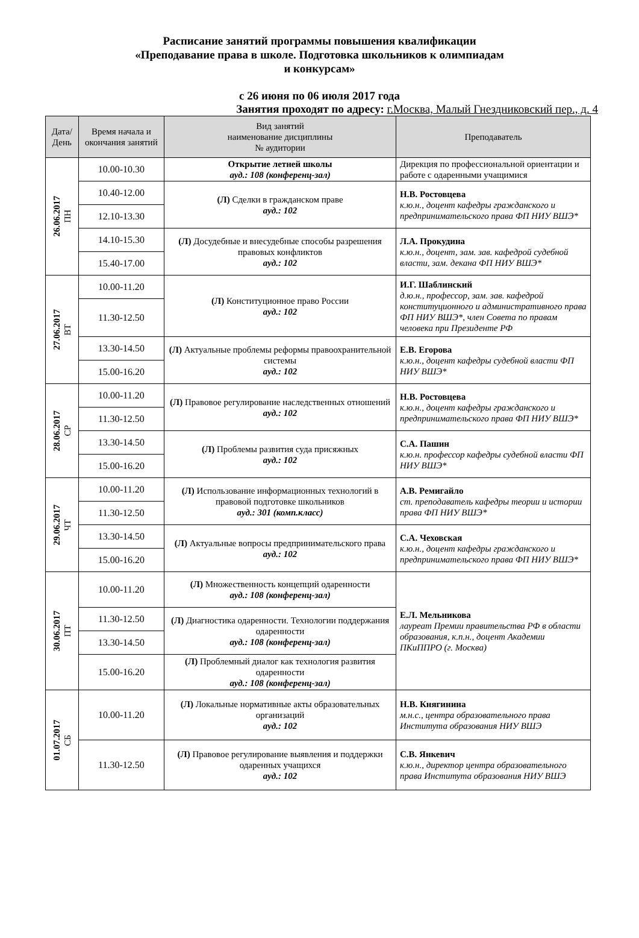Расписание занятий программы повышения квалификации
«Преподавание права в школе. Подготовка школьников к олимпиадам
и конкурсам»
с 26 июня по 06 июля 2017 года
Занятия проходят по адресу: г.Москва, Малый Гнездниковский пер., д. 4
| Дата/ День | Время начала и окончания занятий | Вид занятий наименование дисциплины № аудитории | Преподаватель |
| --- | --- | --- | --- |
| 26.06.2017 ПН | 10.00-10.30 | Открытие летней школы ауд.: 108 (конференц-зал) | Дирекция по профессиональной ориентации и работе с одаренными учащимися |
| | 10.40-12.00 | (Л) Сделки в гражданском праве ауд.: 102 | Н.В. Ростовцева к.ю.н., доцент кафедры гражданского и предпринимательского права ФП НИУ ВШЭ* |
| | 12.10-13.30 | | |
| | 14.10-15.30 | (Л) Досудебные и внесудебные способы разрешения правовых конфликтов ауд.: 102 | Л.А. Прокудина к.ю.н., доцент, зам. зав. кафедрой судебной власти, зам. декана ФП НИУ ВШЭ* |
| | 15.40-17.00 | | |
| 27.06.2017 ВТ | 10.00-11.20 | (Л) Конституционное право России ауд.: 102 | И.Г. Шаблинский д.ю.н., профессор, зам. зав. кафедрой конституционного и административного права ФП НИУ ВШЭ*, член Совета по правам человека при Президенте РФ |
| | 11.30-12.50 | | |
| | 13.30-14.50 | (Л) Актуальные проблемы реформы правоохранительной системы ауд.: 102 | Е.В. Егорова к.ю.н., доцент кафедры судебной власти ФП НИУ ВШЭ* |
| | 15.00-16.20 | | |
| 28.06.2017 СР | 10.00-11.20 | (Л) Правовое регулирование наследственных отношений ауд.: 102 | Н.В. Ростовцева к.ю.н., доцент кафедры гражданского и предпринимательского права ФП НИУ ВШЭ* |
| | 11.30-12.50 | | |
| | 13.30-14.50 | (Л) Проблемы развития суда присяжных ауд.: 102 | С.А. Пашин к.ю.н. профессор кафедры судебной власти ФП НИУ ВШЭ* |
| | 15.00-16.20 | | |
| 29.06.2017 ЧТ | 10.00-11.20 | (Л) Использование информационных технологий в правовой подготовке школьников ауд.: 301 (комп.класс) | А.В. Ремигайло ст. преподаватель кафедры теории и истории права ФП НИУ ВШЭ* |
| | 11.30-12.50 | | |
| | 13.30-14.50 | (Л) Актуальные вопросы предпринимательского права ауд.: 102 | С.А. Чеховская к.ю.н., доцент кафедры гражданского и предпринимательского права ФП НИУ ВШЭ* |
| | 15.00-16.20 | | |
| 30.06.2017 ПТ | 10.00-11.20 | (Л) Множественность концепций одаренности ауд.: 108 (конференц-зал) | Е.Л. Мельникова лауреат Премии правительства РФ в области образования, к.п.н., доцент Академии ПКиППРО (г. Москва) |
| | 11.30-12.50 | (Л) Диагностика одаренности. Технологии поддержания одаренности ауд.: 108 (конференц-зал) | |
| | 13.30-14.50 | | |
| | 15.00-16.20 | (Л) Проблемный диалог как технология развития одаренности ауд.: 108 (конференц-зал) | |
| 01.07.2017 СБ | 10.00-11.20 | (Л) Локальные нормативные акты образовательных организаций ауд.: 102 | Н.В. Княгинина м.н.с., центра образовательного права Института образования НИУ ВШЭ |
| | 11.30-12.50 | (Л) Правовое регулирование выявления и поддержки одаренных учащихся ауд.: 102 | С.В. Янкевич к.ю.н., директор центра образовательного права Института образования НИУ ВШЭ |